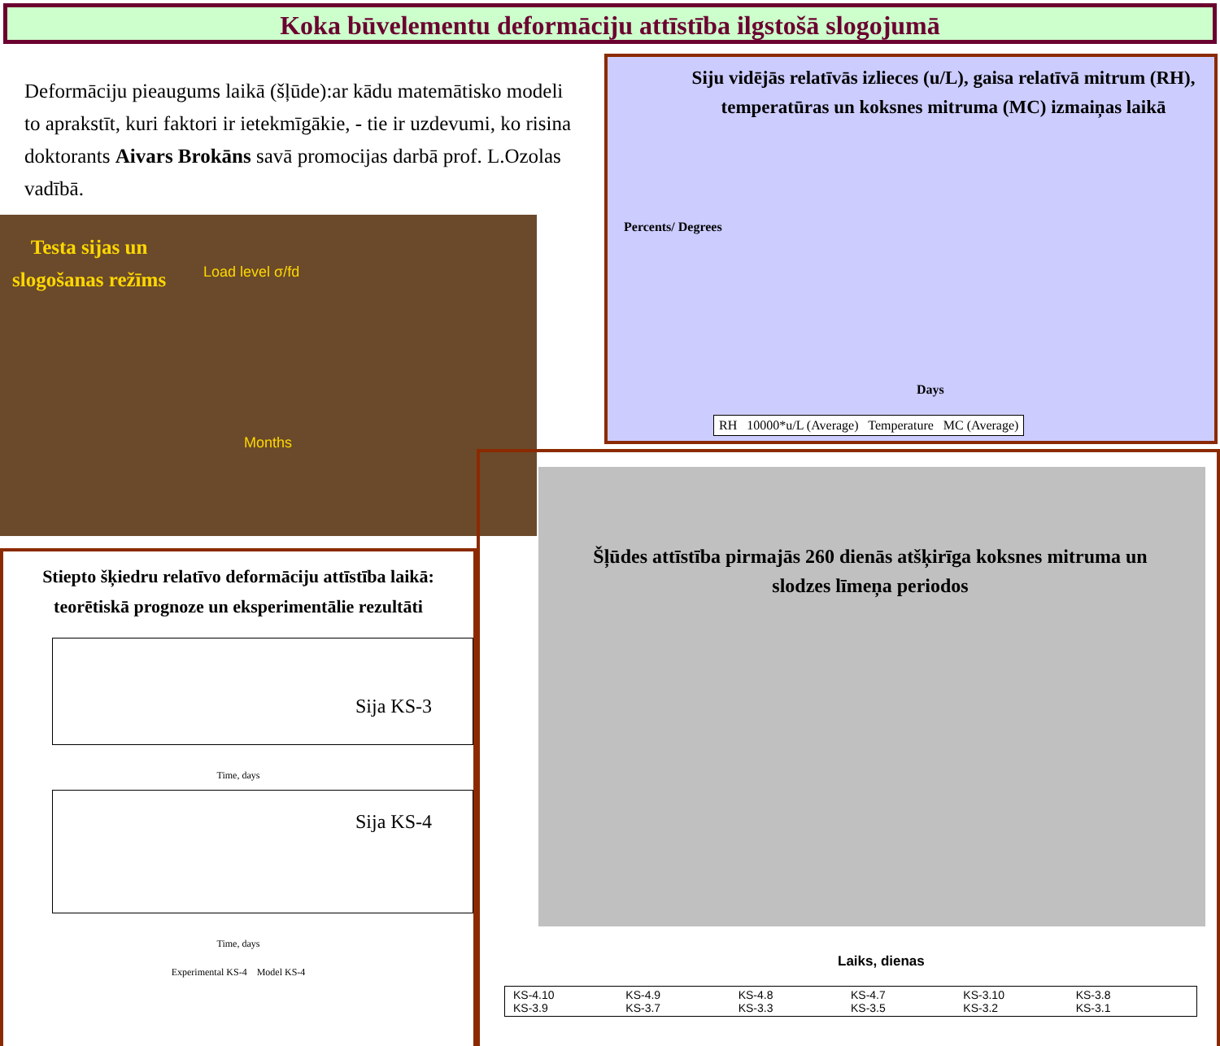Koka būvelementu deformāciju attīstība ilgstošā slogojumā
Deformāciju pieaugums laikā (šļūde):ar kādu matemātisko modeli to aprakstīt, kuri faktori ir ietekmīgākie, - tie ir uzdevumi, ko risina doktorants Aivars Brokāns savā promocijas darbā prof. L.Ozolas vadībā.
Testa sijas un
slogošanas režīms
Months
Load level σ/fd
Siju vidējās relatīvās izlieces (u/L), gaisa relatīvā mitrum (RH), temperatūras un koksnes mitruma (MC) izmaiņas laikā
Days
Percents/ Degrees
RH 10000*u/L (Average) Temperature MC (Average)
Stiepto šķiedru relatīvo deformāciju attīstība laikā: teorētiskā prognoze un eksperimentālie rezultāti
Sija KS-3
Time, days
Sija KS-4
Time, days
Experimental KS-4 Model KS-4
Šļūdes attīstība pirmajās 260 dienās atšķirīga koksnes mitruma un slodzes līmeņa periodos
Laiks, dienas
KS-4.10 KS-4.9 KS-4.8 KS-4.7 KS-3.10 KS-3.8 KS-3.9 KS-3.7 KS-3.3 KS-3.5 KS-3.2 KS-3.1